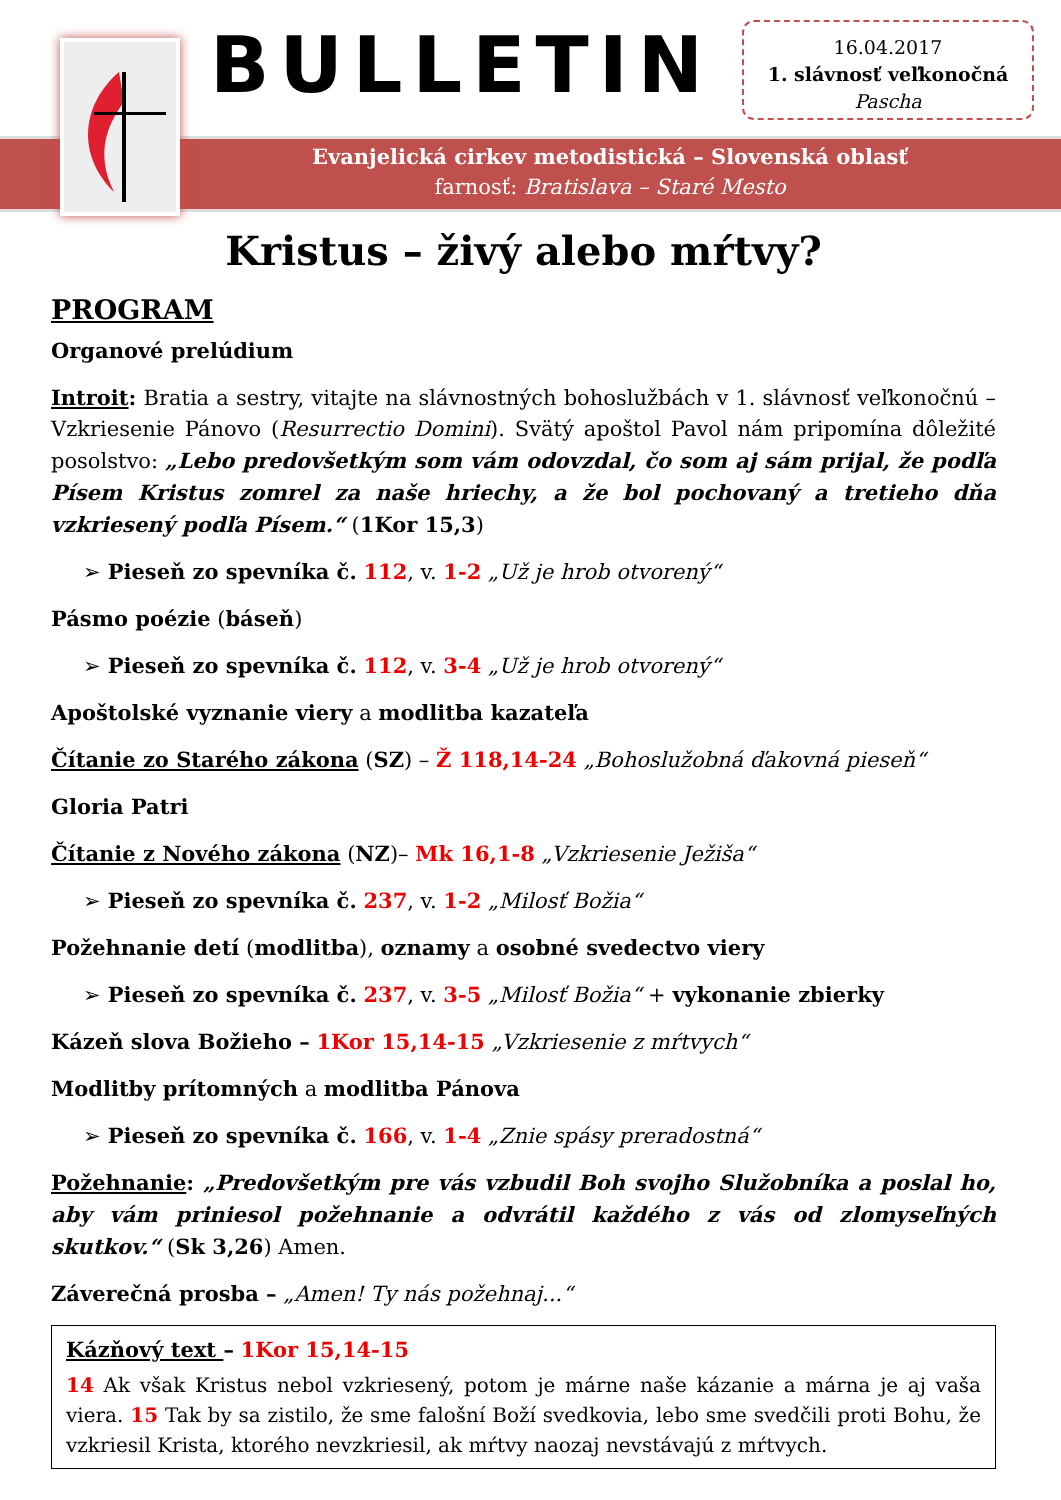BULLETIN
16.04.2017
1. slávnosť veľkonočná
Pascha
Evanjelická cirkev metodistická – Slovenská oblasť
farnosť: Bratislava – Staré Mesto
Kristus – živý alebo mŕtvy?
PROGRAM
Organové prelúdium
Introit: Bratia a sestry, vitajte na slávnostných bohoslužbách v 1. slávnosť veľkonočnú – Vzkriesenie Pánovo (Resurrectio Domini). Svätý apoštol Pavol nám pripomína dôležité posolstvo: „Lebo predovšetkým som vám odovzdal, čo som aj sám prijal, že podľa Písem Kristus zomrel za naše hriechy, a že bol pochovaný a tretieho dňa vzkriesený podľa Písem.“ (1Kor 15,3)
➢ Pieseň zo spevníka č. 112, v. 1-2 „Už je hrob otvorený“
Pásmo poézie (báseň)
➢ Pieseň zo spevníka č. 112, v. 3-4 „Už je hrob otvorený“
Apoštolské vyznanie viery a modlitba kazateľa
Čítanie zo Starého zákona (SZ) – Ž 118,14-24 „Bohoslužobná ďakovná pieseň“
Gloria Patri
Čítanie z Nového zákona (NZ)– Mk 16,1-8 „Vzkriesenie Ježiša“
➢ Pieseň zo spevníka č. 237, v. 1-2 „Milosť Božia“
Požehnanie detí (modlitba), oznamy a osobné svedectvo viery
➢ Pieseň zo spevníka č. 237, v. 3-5 „Milosť Božia“ + vykonanie zbierky
Kázeň slova Božieho – 1Kor 15,14-15 „Vzkriesenie z mŕtvych“
Modlitby prítomných a modlitba Pánova
➢ Pieseň zo spevníka č. 166, v. 1-4 „Znie spásy preradostná“
Požehnanie: „Predovšetkým pre vás vzbudil Boh svojho Služobníka a poslal ho, aby vám priniesol požehnanie a odvrátil každého z vás od zlomyseľných skutkov.“ (Sk 3,26) Amen.
Záverečná prosba – „Amen! Ty nás požehnaj...“
Kázňový text – 1Kor 15,14-15
14 Ak však Kristus nebol vzkriesený, potom je márne naše kázanie a márna je aj vaša viera. 15 Tak by sa zistilo, že sme falošní Boží svedkovia, lebo sme svedčili proti Bohu, že vzkriesil Krista, ktorého nevzkriesil, ak mŕtvy naozaj nevstávajú z mŕtvych.